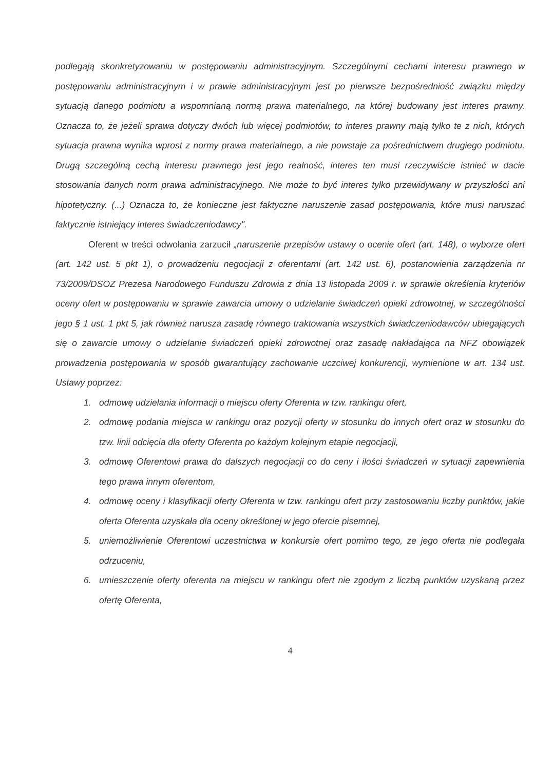podlegają skonkretyzowaniu w postępowaniu administracyjnym. Szczególnymi cechami interesu prawnego w postępowaniu administracyjnym i w prawie administracyjnym jest po pierwsze bezpośredniość związku między sytuacją danego podmiotu a wspomnianą normą prawa materialnego, na której budowany jest interes prawny. Oznacza to, że jeżeli sprawa dotyczy dwóch lub więcej podmiotów, to interes prawny mają tylko te z nich, których sytuacja prawna wynika wprost z normy prawa materialnego, a nie powstaje za pośrednictwem drugiego podmiotu. Drugą szczególną cechą interesu prawnego jest jego realność, interes ten musi rzeczywiście istnieć w dacie stosowania danych norm prawa administracyjnego. Nie może to być interes tylko przewidywany w przyszłości ani hipotetyczny. (...) Oznacza to, że konieczne jest faktyczne naruszenie zasad postępowania, które musi naruszać faktycznie istniejący interes świadczeniodawcy".
Oferent w treści odwołania zarzucił „naruszenie przepisów ustawy o ocenie ofert (art. 148), o wyborze ofert (art. 142 ust. 5 pkt 1), o prowadzeniu negocjacji z oferentami (art. 142 ust. 6), postanowienia zarządzenia nr 73/2009/DSOZ Prezesa Narodowego Funduszu Zdrowia z dnia 13 listopada 2009 r. w sprawie określenia kryteriów oceny ofert w postępowaniu w sprawie zawarcia umowy o udzielanie świadczeń opieki zdrowotnej, w szczególności jego § 1 ust. 1 pkt 5, jak również narusza zasadę równego traktowania wszystkich świadczeniodawców ubiegających się o zawarcie umowy o udzielanie świadczeń opieki zdrowotnej oraz zasadę nakładająca na NFZ obowiązek prowadzenia postępowania w sposób gwarantujący zachowanie uczciwej konkurencji, wymienione w art. 134 ust. Ustawy poprzez:
1. odmowę udzielania informacji o miejscu oferty Oferenta w tzw. rankingu ofert,
2. odmowę podania miejsca w rankingu oraz pozycji oferty w stosunku do innych ofert oraz w stosunku do tzw. linii odcięcia dla oferty Oferenta po każdym kolejnym etapie negocjacji,
3. odmowę Oferentowi prawa do dalszych negocjacji co do ceny i ilości świadczeń w sytuacji zapewnienia tego prawa innym oferentom,
4. odmowę oceny i klasyfikacji oferty Oferenta w tzw. rankingu ofert przy zastosowaniu liczby punktów, jakie oferta Oferenta uzyskała dla oceny określonej w jego ofercie pisemnej,
5. uniemożliwienie Oferentowi uczestnictwa w konkursie ofert pomimo tego, ze jego oferta nie podlegała odrzuceniu,
6. umieszczenie oferty oferenta na miejscu w rankingu ofert nie zgodym z liczbą punktów uzyskaną przez ofertę Oferenta,
4